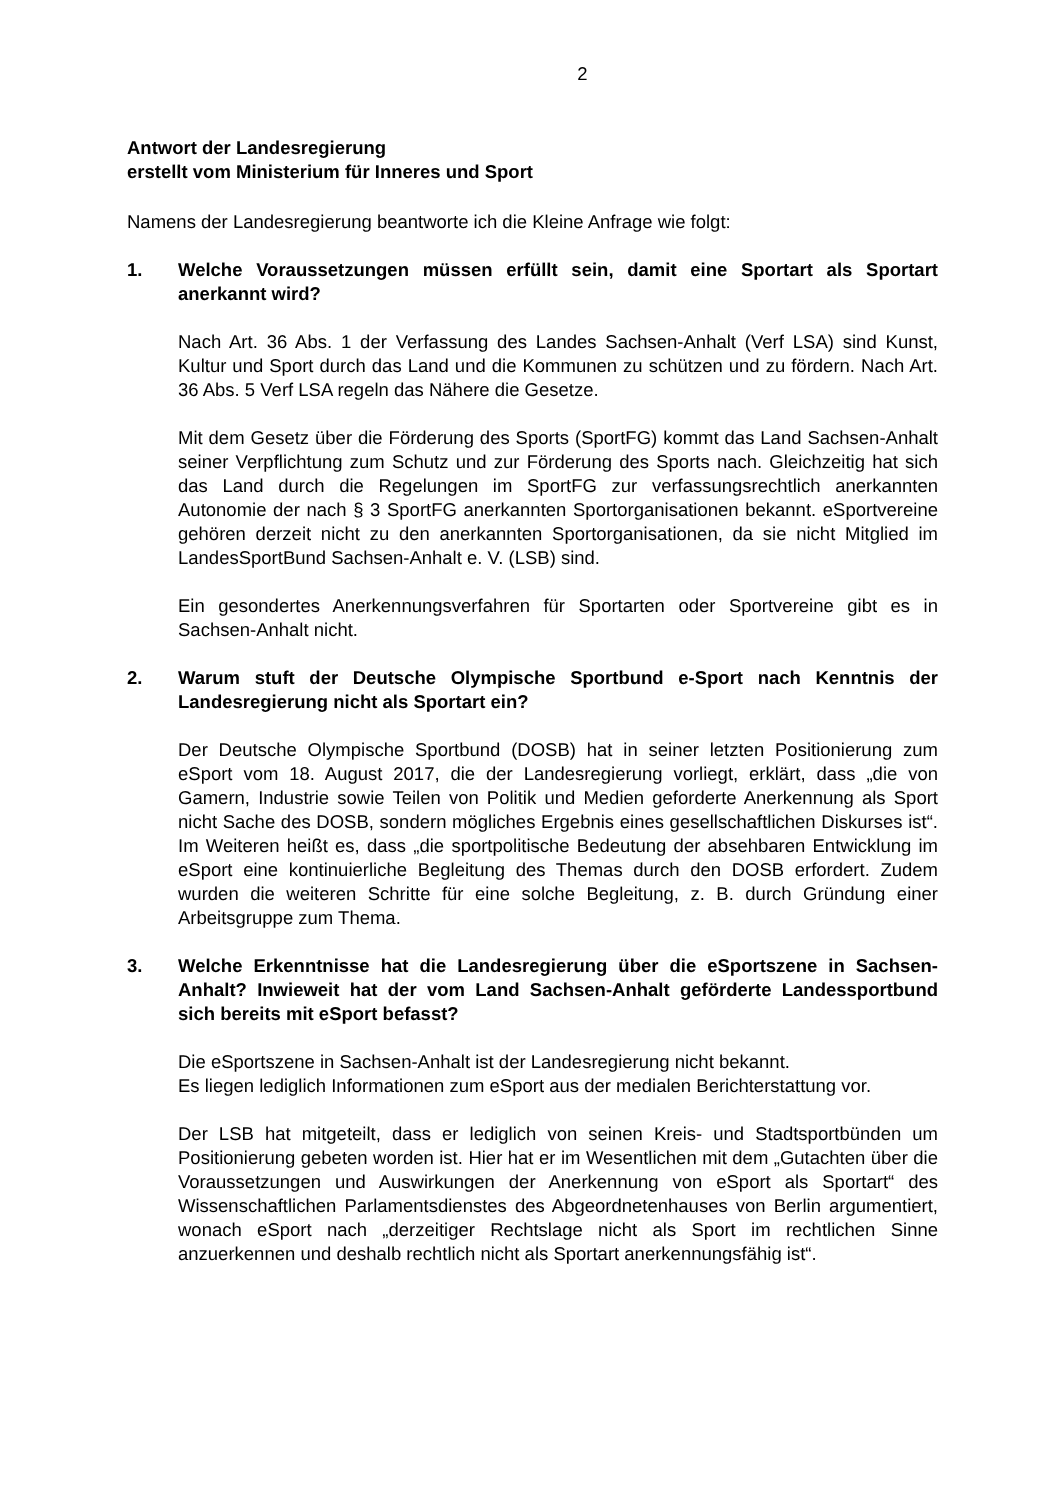2
Antwort der Landesregierung
erstellt vom Ministerium für Inneres und Sport
Namens der Landesregierung beantworte ich die Kleine Anfrage wie folgt:
1. Welche Voraussetzungen müssen erfüllt sein, damit eine Sportart als Sportart anerkannt wird?
Nach Art. 36 Abs. 1 der Verfassung des Landes Sachsen-Anhalt (Verf LSA) sind Kunst, Kultur und Sport durch das Land und die Kommunen zu schützen und zu fördern. Nach Art. 36 Abs. 5 Verf LSA regeln das Nähere die Gesetze.
Mit dem Gesetz über die Förderung des Sports (SportFG) kommt das Land Sachsen-Anhalt seiner Verpflichtung zum Schutz und zur Förderung des Sports nach. Gleichzeitig hat sich das Land durch die Regelungen im SportFG zur verfassungsrechtlich anerkannten Autonomie der nach § 3 SportFG anerkannten Sportorganisationen bekannt. eSportvereine gehören derzeit nicht zu den anerkannten Sportorganisationen, da sie nicht Mitglied im LandesSportBund Sachsen-Anhalt e. V. (LSB) sind.
Ein gesondertes Anerkennungsverfahren für Sportarten oder Sportvereine gibt es in Sachsen-Anhalt nicht.
2. Warum stuft der Deutsche Olympische Sportbund e-Sport nach Kenntnis der Landesregierung nicht als Sportart ein?
Der Deutsche Olympische Sportbund (DOSB) hat in seiner letzten Positionierung zum eSport vom 18. August 2017, die der Landesregierung vorliegt, erklärt, dass „die von Gamern, Industrie sowie Teilen von Politik und Medien geforderte Anerkennung als Sport nicht Sache des DOSB, sondern mögliches Ergebnis eines gesellschaftlichen Diskurses ist“. Im Weiteren heißt es, dass „die sportpolitische Bedeutung der absehbaren Entwicklung im eSport eine kontinuierliche Begleitung des Themas durch den DOSB erfordert. Zudem wurden die weiteren Schritte für eine solche Begleitung, z. B. durch Gründung einer Arbeitsgruppe zum Thema.
3. Welche Erkenntnisse hat die Landesregierung über die eSportszene in Sachsen-Anhalt? Inwieweit hat der vom Land Sachsen-Anhalt geförderte Landessportbund sich bereits mit eSport befasst?
Die eSportszene in Sachsen-Anhalt ist der Landesregierung nicht bekannt.
Es liegen lediglich Informationen zum eSport aus der medialen Berichterstattung vor.
Der LSB hat mitgeteilt, dass er lediglich von seinen Kreis- und Stadtsportbünden um Positionierung gebeten worden ist. Hier hat er im Wesentlichen mit dem „Gutachten über die Voraussetzungen und Auswirkungen der Anerkennung von eSport als Sportart“ des Wissenschaftlichen Parlamentsdienstes des Abgeordnetenhauses von Berlin argumentiert, wonach eSport nach „derzeitiger Rechtslage nicht als Sport im rechtlichen Sinne anzuerkennen und deshalb rechtlich nicht als Sportart anerkennungsfähig ist“.